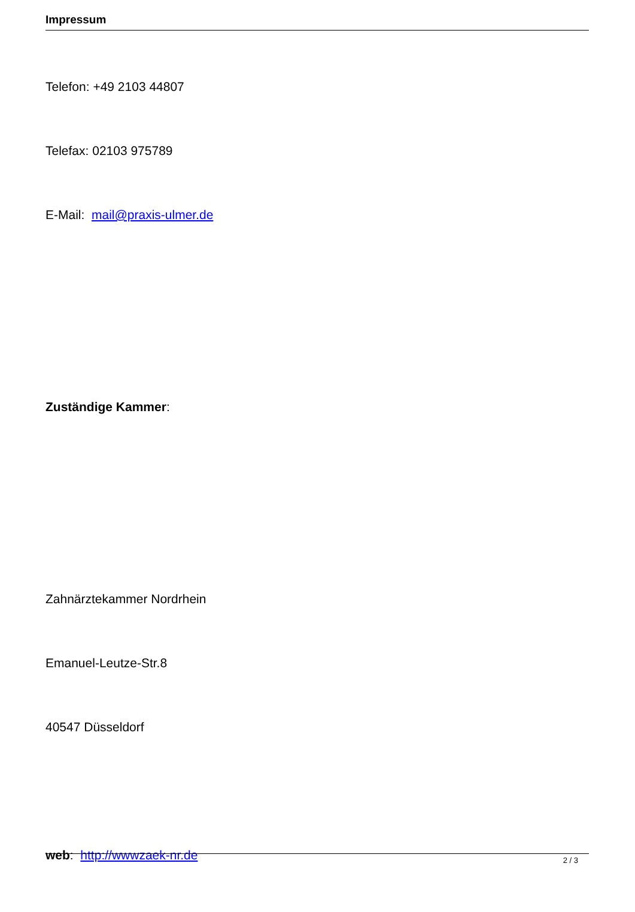Impressum
Telefon: +49 2103 44807
Telefax: 02103 975789
E-Mail: mail@praxis-ulmer.de
Zuständige Kammer:
Zahnärztekammer Nordrhein
Emanuel-Leutze-Str.8
40547 Düsseldorf
web: http://wwwzaek-nr.de
2 / 3